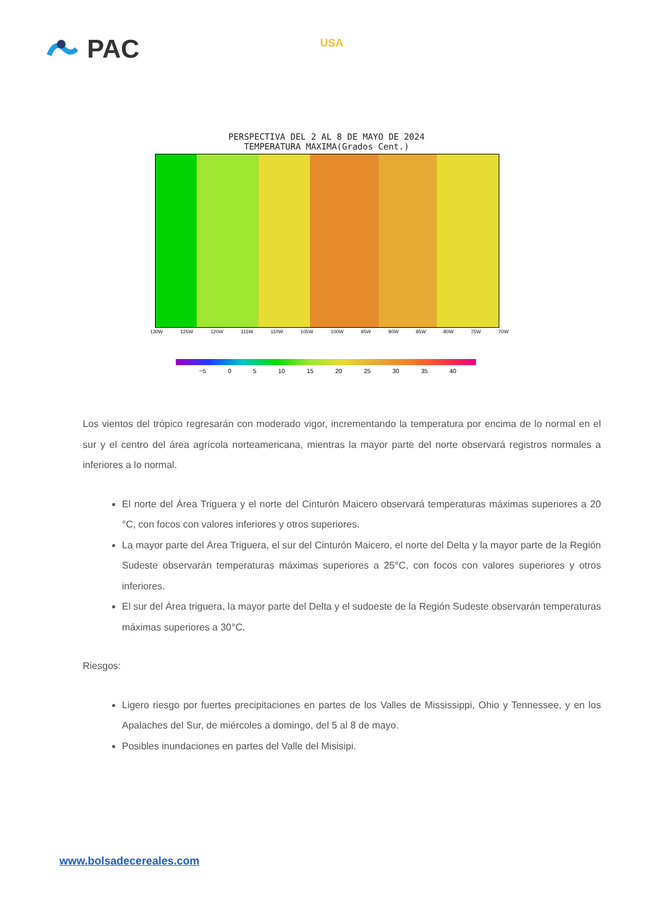PAC USA
PERSPECTIVA DEL 2 AL 8 DE MAYO DE 2024
TEMPERATURA MAXIMA(Grados Cent.)
130W 125W 120W 115W 110W 105W 100W 95W 90W 85W 80W 75W 70W
−5 0 5 10 15 20 25 30 35 40
Los vientos del trópico regresarán con moderado vigor, incrementando la temperatura por encima de lo normal en el sur y el centro del área agrícola norteamericana, mientras la mayor parte del norte observará registros normales a inferiores a lo normal.
El norte del Área Triguera y el norte del Cinturón Maicero observará temperaturas máximas superiores a 20 °C, con focos con valores inferiores y otros superiores.
La mayor parte del Área Triguera, el sur del Cinturón Maicero, el norte del Delta y la mayor parte de la Región Sudeste observarán temperaturas máximas superiores a 25°C, con focos con valores superiores y otros inferiores.
El sur del Área triguera, la mayor parte del Delta y el sudoeste de la Región Sudeste observarán temperaturas máximas superiores a 30°C.
Riesgos:
Ligero riesgo por fuertes precipitaciones en partes de los Valles de Mississippi, Ohio y Tennessee, y en los Apalaches del Sur, de miércoles a domingo, del 5 al 8 de mayo.
Posibles inundaciones en partes del Valle del Misisipi.
www.bolsadecereales.com